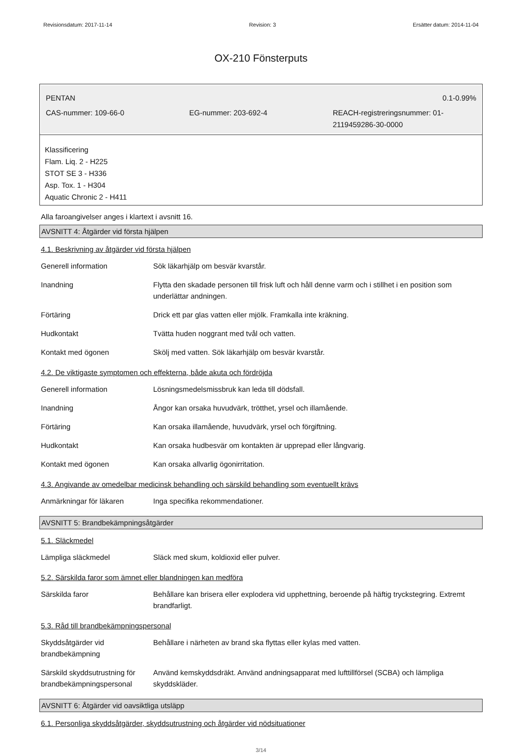Revisionsdatum: 2017-11-14 Revision: 3 Ersätter datum: 2014-11-04
OX-210 Fönsterputs
PENTAN 0.1-0.99%
CAS-nummer: 109-66-0 EG-nummer: 203-692-4 REACH-registreringsnummer: 01-2119459286-30-0000
Klassificering
Flam. Liq. 2 - H225
STOT SE 3 - H336
Asp. Tox. 1 - H304
Aquatic Chronic 2 - H411
Alla faroangivelser anges i klartext i avsnitt 16.
AVSNITT 4: Åtgärder vid första hjälpen
4.1. Beskrivning av åtgärder vid första hjälpen
| Generell information | Sök läkarhjälp om besvär kvarstår. |
| Inandning | Flytta den skadade personen till frisk luft och håll denne varm och i stillhet i en position som underlättar andningen. |
| Förtäring | Drick ett par glas vatten eller mjölk. Framkalla inte kräkning. |
| Hudkontakt | Tvätta huden noggrant med tvål och vatten. |
| Kontakt med ögonen | Skölj med vatten. Sök läkarhjälp om besvär kvarstår. |
4.2. De viktigaste symptomen och effekterna, både akuta och fördröjda
| Generell information | Lösningsmedelsmissbruk kan leda till dödsfall. |
| Inandning | Ångor kan orsaka huvudvärk, trötthet, yrsel och illamående. |
| Förtäring | Kan orsaka illamående, huvudvärk, yrsel och förgiftning. |
| Hudkontakt | Kan orsaka hudbesvär om kontakten är upprepad eller långvarig. |
| Kontakt med ögonen | Kan orsaka allvarlig ögonirritation. |
4.3. Angivande av omedelbar medicinsk behandling och särskild behandling som eventuellt krävs
| Anmärkningar för läkaren | Inga specifika rekommendationer. |
AVSNITT 5: Brandbekämpningsåtgärder
5.1. Släckmedel
| Lämpliga släckmedel | Släck med skum, koldioxid eller pulver. |
5.2. Särskilda faror som ämnet eller blandningen kan medföra
| Särskilda faror | Behållare kan brisera eller explodera vid upphettning, beroende på häftig tryckstegring. Extremt brandfarligt. |
5.3. Råd till brandbekämpningspersonal
| Skyddsåtgärder vid brandbekämpning | Behållare i närheten av brand ska flyttas eller kylas med vatten. |
| Särskild skyddsutrustning för brandbekämpningspersonal | Använd kemskyddsdräkt. Använd andningsapparat med lufttillförsel (SCBA) och lämpliga skyddskläder. |
AVSNITT 6: Åtgärder vid oavsiktliga utsläpp
6.1. Personliga skyddsåtgärder, skyddsutrustning och åtgärder vid nödsituationer
3/14